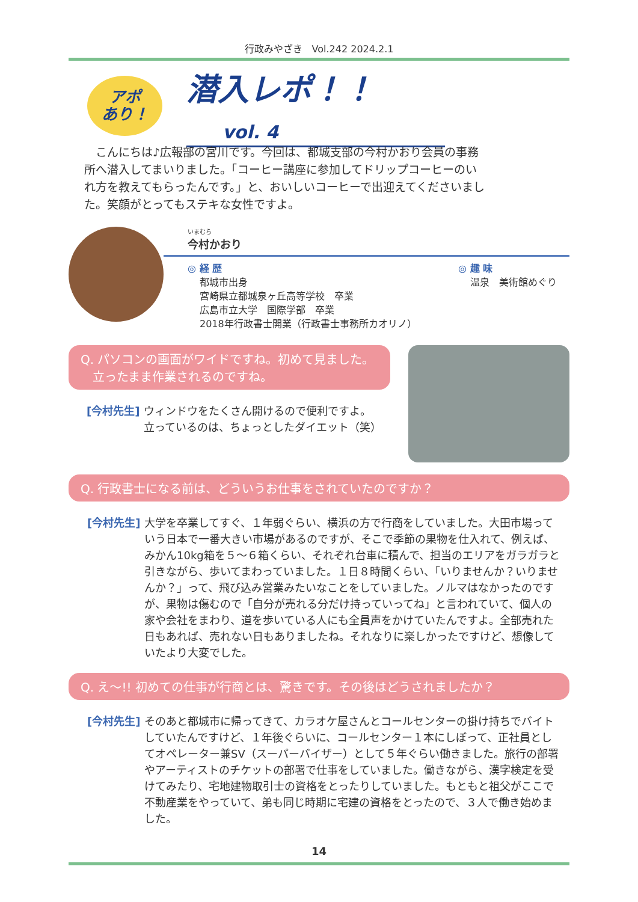行政みやざき　Vol.242 2024.2.1
アポ
あり！
潜入レポ！！ vol. 4
　こんにちは♪広報部の宮川です。今回は、都城支部の今村かおり会員の事務所へ潜入してまいりました。「コーヒー講座に参加してドリップコーヒーのいれ方を教えてもらったんです。」と、おいしいコーヒーで出迎えてくださいました。笑顔がとってもステキな女性ですよ。
いまむら
今村かおり
◎ 経 歴
都城市出身
宮崎県立都城泉ヶ丘高等学校　卒業
広島市立大学　国際学部　卒業
2018年行政書士開業（行政書士事務所カオリノ）
◎ 趣 味
温泉　美術館めぐり
Q. パソコンの画面がワイドですね。初めて見ました。
　立ったまま作業されるのですね。
[今村先生] ウィンドウをたくさん開けるので便利ですよ。
立っているのは、ちょっとしたダイエット（笑）
Q. 行政書士になる前は、どういうお仕事をされていたのですか？
[今村先生] 大学を卒業してすぐ、１年弱ぐらい、横浜の方で行商をしていました。大田市場っていう日本で一番大きい市場があるのですが、そこで季節の果物を仕入れて、例えば、みかん10kg箱を５～６箱くらい、それぞれ台車に積んで、担当のエリアをガラガラと引きながら、歩いてまわっていました。１日８時間くらい、「いりませんか？いりませんか？」って、飛び込み営業みたいなことをしていました。ノルマはなかったのですが、果物は傷むので「自分が売れる分だけ持っていってね」と言われていて、個人の家や会社をまわり、道を歩いている人にも全員声をかけていたんですよ。全部売れた日もあれば、売れない日もありましたね。それなりに楽しかったですけど、想像していたより大変でした。
Q. え～!! 初めての仕事が行商とは、驚きです。その後はどうされましたか？
[今村先生] そのあと都城市に帰ってきて、カラオケ屋さんとコールセンターの掛け持ちでバイトしていたんですけど、１年後ぐらいに、コールセンター１本にしぼって、正社員としてオペレーター兼SV（スーパーバイザー）として５年ぐらい働きました。旅行の部署やアーティストのチケットの部署で仕事をしていました。働きながら、漢字検定を受けてみたり、宅地建物取引士の資格をとったりしていました。もともと祖父がここで不動産業をやっていて、弟も同じ時期に宅建の資格をとったので、３人で働き始めました。
14